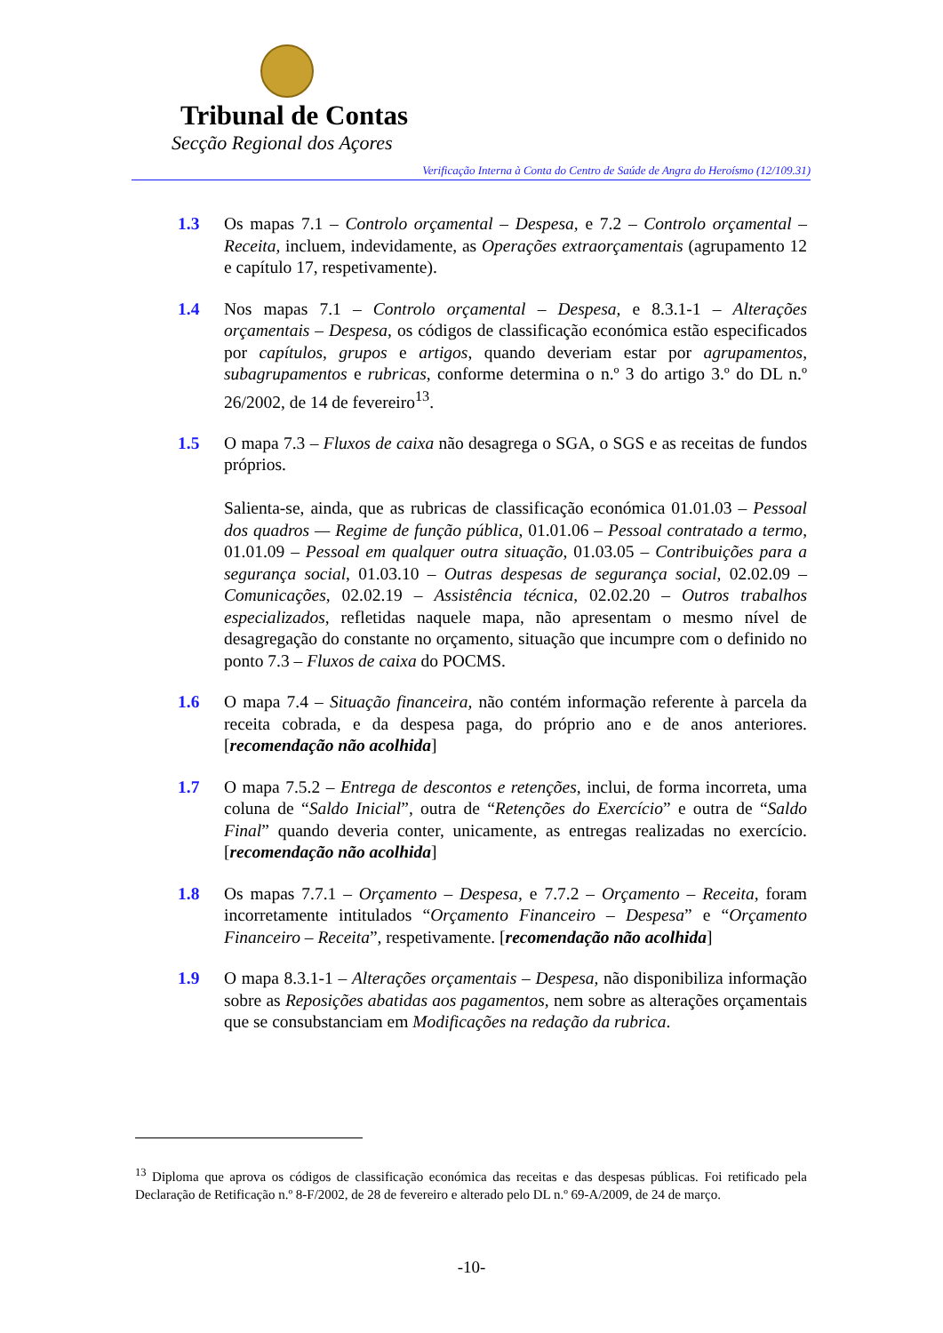Tribunal de Contas
Secção Regional dos Açores
Verificação Interna à Conta do Centro de Saúde de Angra do Heroísmo (12/109.31)
1.3 Os mapas 7.1 – Controlo orçamental – Despesa, e 7.2 – Controlo orçamental – Receita, incluem, indevidamente, as Operações extraorçamentais (agrupamento 12 e capítulo 17, respetivamente).
1.4 Nos mapas 7.1 – Controlo orçamental – Despesa, e 8.3.1-1 – Alterações orçamentais – Despesa, os códigos de classificação económica estão especificados por capítulos, grupos e artigos, quando deveriam estar por agrupamentos, subagrupamentos e rubricas, conforme determina o n.º 3 do artigo 3.º do DL n.º 26/2002, de 14 de fevereiro<sup>13</sup>.
1.5 O mapa 7.3 – Fluxos de caixa não desagrega o SGA, o SGS e as receitas de fundos próprios.
Salienta-se, ainda, que as rubricas de classificação económica 01.01.03 – Pessoal dos quadros — Regime de função pública, 01.01.06 – Pessoal contratado a termo, 01.01.09 – Pessoal em qualquer outra situação, 01.03.05 – Contribuições para a segurança social, 01.03.10 – Outras despesas de segurança social, 02.02.09 – Comunicações, 02.02.19 – Assistência técnica, 02.02.20 – Outros trabalhos especializados, refletidas naquele mapa, não apresentam o mesmo nível de desagregação do constante no orçamento, situação que incumpre com o definido no ponto 7.3 – Fluxos de caixa do POCMS.
1.6 O mapa 7.4 – Situação financeira, não contém informação referente à parcela da receita cobrada, e da despesa paga, do próprio ano e de anos anteriores. [recomendação não acolhida]
1.7 O mapa 7.5.2 – Entrega de descontos e retenções, inclui, de forma incorreta, uma coluna de “Saldo Inicial”, outra de “Retenções do Exercício” e outra de “Saldo Final” quando deveria conter, unicamente, as entregas realizadas no exercício. [recomendação não acolhida]
1.8 Os mapas 7.7.1 – Orçamento – Despesa, e 7.7.2 – Orçamento – Receita, foram incorretamente intitulados “Orçamento Financeiro – Despesa” e “Orçamento Financeiro – Receita”, respetivamente. [recomendação não acolhida]
1.9 O mapa 8.3.1-1 – Alterações orçamentais – Despesa, não disponibiliza informação sobre as Reposições abatidas aos pagamentos, nem sobre as alterações orçamentais que se consubstanciam em Modificações na redação da rubrica.
<sup>13</sup> Diploma que aprova os códigos de classificação económica das receitas e das despesas públicas. Foi retificado pela Declaração de Retificação n.º 8-F/2002, de 28 de fevereiro e alterado pelo DL n.º 69-A/2009, de 24 de março.
-10-